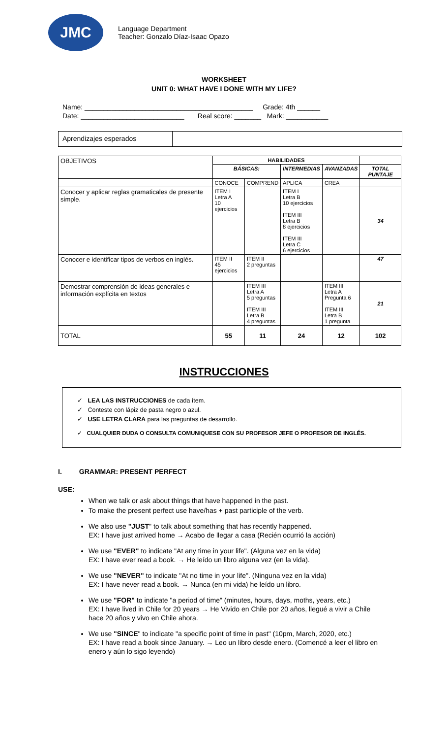JMC
Language Department
Teacher: Gonzalo Díaz-Isaac Opazo
WORKSHEET
UNIT 0: WHAT HAVE I DONE WITH MY LIFE?
Name: ____________________________________________ Grade: 4th ______
Date: ___________________________ Real score: _______ Mark: ___________
Aprendizajes esperados
| OBJETIVOS | HABILIDADES | | | | |
| --- | --- | --- | --- | --- | --- |
| | BÁSICAS: | | INTERMEDIAS | AVANZADAS | TOTAL PUNTAJE |
| | CONOCE | COMPREND | APLICA | CREA | |
| Conocer y aplicar reglas gramaticales de presente simple. | ITEM I Letra A 10 ejercicios | | ITEM I Letra B 10 ejercicios ITEM III Letra B 8 ejercicios ITEM III Letra C 6 ejercicios | | 34 |
| Conocer e identificar tipos de verbos en inglés. | ITEM II 45 ejercicios | ITEM II 2 preguntas | | | 47 |
| Demostrar comprensión de ideas generales e información explícita en textos | | ITEM III Letra A 5 preguntas ITEM III Letra B 4 preguntas | | ITEM III Letra A Pregunta 6 ITEM III Letra B 1 pregunta | 21 |
| TOTAL | 55 | 11 | 24 | 12 | 102 |
INSTRUCCIONES
✓ LEA LAS INSTRUCCIONES de cada ítem.
✓ Conteste con lápiz de pasta negro o azul.
✓ USE LETRA CLARA para las preguntas de desarrollo.
✓ CUALQUIER DUDA O CONSULTA COMUNIQUESE CON SU PROFESOR JEFE O PROFESOR DE INGLÉS.
I. GRAMMAR: PRESENT PERFECT
USE:
When we talk or ask about things that have happened in the past.
To make the present perfect use have/has + past participle of the verb.
We also use "JUST" to talk about something that has recently happened.
EX: I have just arrived home → Acabo de llegar a casa (Recién ocurrió la acción)
We use "EVER" to indicate "At any time in your life". (Alguna vez en la vida)
EX: I have ever read a book. → He leído un libro alguna vez (en la vida).
We use "NEVER" to indicate "At no time in your life". (Ninguna vez en la vida)
EX: I have never read a book. → Nunca (en mi vida) he leído un libro.
We use "FOR" to indicate "a period of time" (minutes, hours, days, moths, years, etc.)
EX: I have lived in Chile for 20 years → He Vivido en Chile por 20 años, llegué a vivir a Chile hace 20 años y vivo en Chile ahora.
We use "SINCE" to indicate "a specific point of time in past" (10pm, March, 2020, etc.)
EX: I have read a book since January. → Leo un libro desde enero. (Comencé a leer el libro en enero y aún lo sigo leyendo)